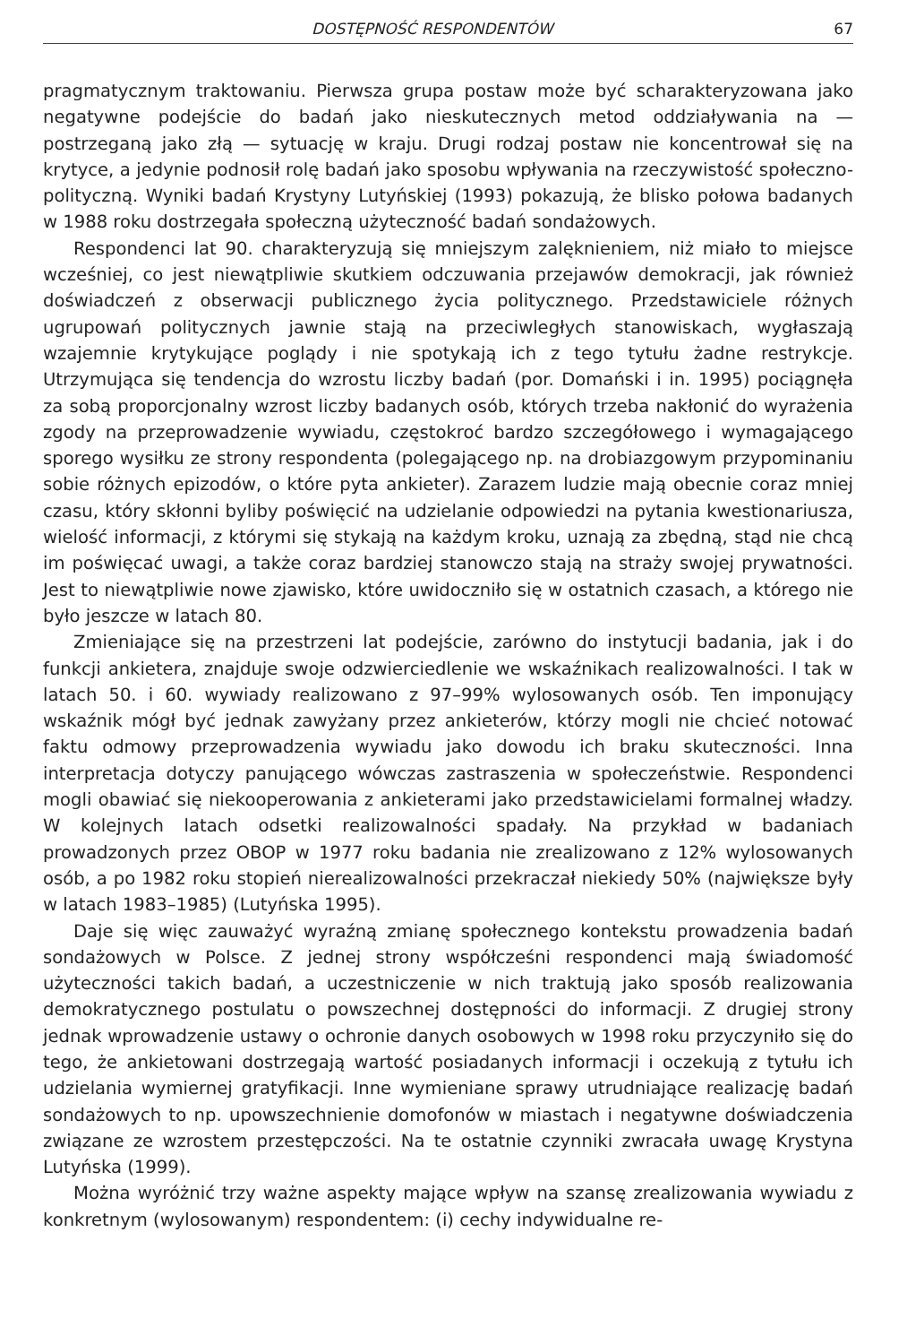DOSTĘPNOŚĆ RESPONDENTÓW 67
pragmatycznym traktowaniu. Pierwsza grupa postaw może być scharakteryzowana jako negatywne podejście do badań jako nieskutecznych metod oddziaływania na — postrzeganą jako złą — sytuację w kraju. Drugi rodzaj postaw nie koncentrował się na krytyce, a jedynie podnosił rolę badań jako sposobu wpływania na rzeczywistość społeczno-polityczną. Wyniki badań Krystyny Lutyńskiej (1993) pokazują, że blisko połowa badanych w 1988 roku dostrzegała społeczną użyteczność badań sondażowych.
Respondenci lat 90. charakteryzują się mniejszym zalęknieniem, niż miało to miejsce wcześniej, co jest niewątpliwie skutkiem odczuwania przejawów demokracji, jak również doświadczeń z obserwacji publicznego życia politycznego. Przedstawiciele różnych ugrupowań politycznych jawnie stają na przeciwległych stanowiskach, wygłaszają wzajemnie krytykujące poglądy i nie spotykają ich z tego tytułu żadne restrykcje. Utrzymująca się tendencja do wzrostu liczby badań (por. Domański i in. 1995) pociągnęła za sobą proporcjonalny wzrost liczby badanych osób, których trzeba nakłonić do wyrażenia zgody na przeprowadzenie wywiadu, częstokroć bardzo szczegółowego i wymagającego sporego wysiłku ze strony respondenta (polegającego np. na drobiazgowym przypominaniu sobie różnych epizodów, o które pyta ankieter). Zarazem ludzie mają obecnie coraz mniej czasu, który skłonni byliby poświęcić na udzielanie odpowiedzi na pytania kwestionariusza, wielość informacji, z którymi się stykają na każdym kroku, uznają za zbędną, stąd nie chcą im poświęcać uwagi, a także coraz bardziej stanowczo stają na straży swojej prywatności. Jest to niewątpliwie nowe zjawisko, które uwidoczniło się w ostatnich czasach, a którego nie było jeszcze w latach 80.
Zmieniające się na przestrzeni lat podejście, zarówno do instytucji badania, jak i do funkcji ankietera, znajduje swoje odzwierciedlenie we wskaźnikach realizowalności. I tak w latach 50. i 60. wywiady realizowano z 97–99% wylosowanych osób. Ten imponujący wskaźnik mógł być jednak zawyżany przez ankieterów, którzy mogli nie chcieć notować faktu odmowy przeprowadzenia wywiadu jako dowodu ich braku skuteczności. Inna interpretacja dotyczy panującego wówczas zastraszenia w społeczeństwie. Respondenci mogli obawiać się niekooperowania z ankieterami jako przedstawicielami formalnej władzy. W kolejnych latach odsetki realizowalności spadały. Na przykład w badaniach prowadzonych przez OBOP w 1977 roku badania nie zrealizowano z 12% wylosowanych osób, a po 1982 roku stopień nierealizowalności przekraczał niekiedy 50% (największe były w latach 1983–1985) (Lutyńska 1995).
Daje się więc zauważyć wyraźną zmianę społecznego kontekstu prowadzenia badań sondażowych w Polsce. Z jednej strony współcześni respondenci mają świadomość użyteczności takich badań, a uczestniczenie w nich traktują jako sposób realizowania demokratycznego postulatu o powszechnej dostępności do informacji. Z drugiej strony jednak wprowadzenie ustawy o ochronie danych osobowych w 1998 roku przyczyniło się do tego, że ankietowani dostrzegają wartość posiadanych informacji i oczekują z tytułu ich udzielania wymiernej gratyfikacji. Inne wymieniane sprawy utrudniające realizację badań sondażowych to np. upowszechnienie domofonów w miastach i negatywne doświadczenia związane ze wzrostem przestępczości. Na te ostatnie czynniki zwracała uwagę Krystyna Lutyńska (1999).
Można wyróżnić trzy ważne aspekty mające wpływ na szansę zrealizowania wywiadu z konkretnym (wylosowanym) respondentem: (i) cechy indywidualne re-